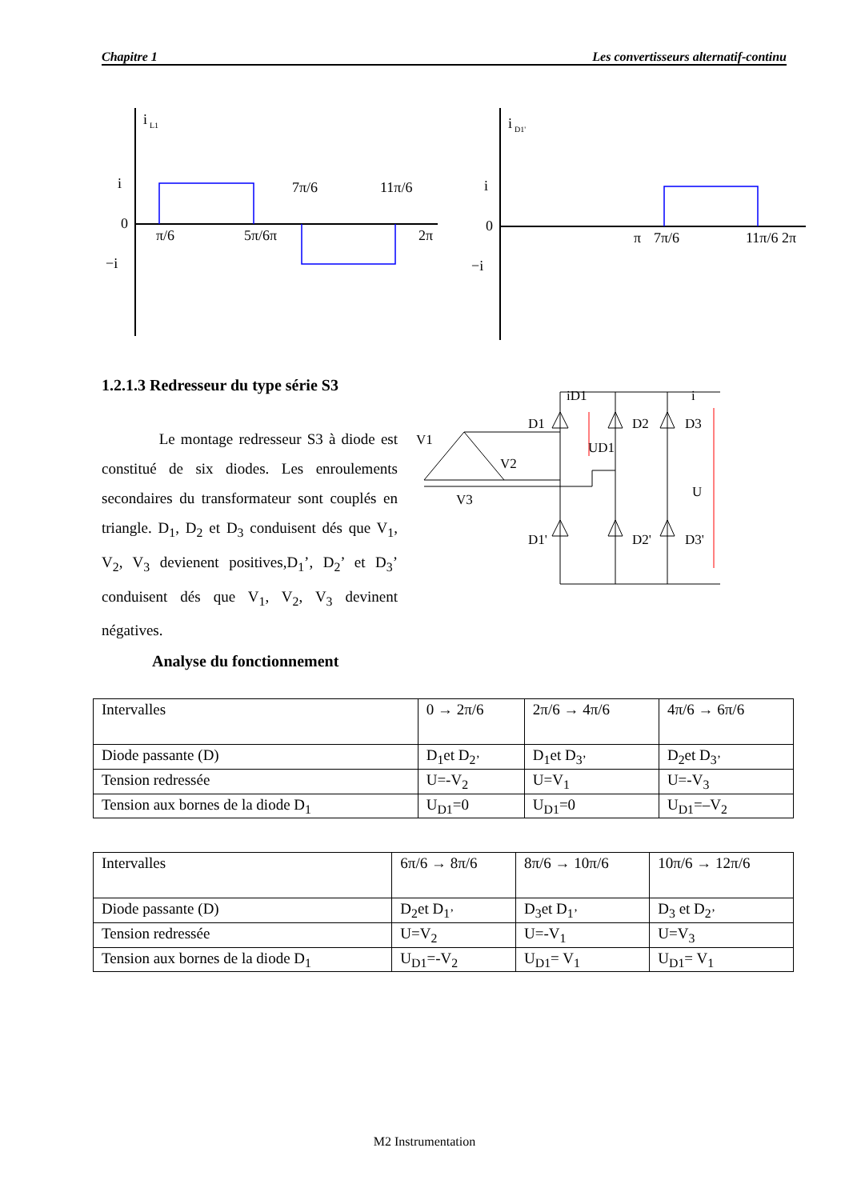Chapitre 1 Les convertisseurs alternatif-continu
i
L1
i
0
−i
π/6
5π/6
π
7π/6
11π/6
2π
i
D1'
i
0
−i
π
7π/6
11π/6
2π
1.2.1.3 Redresseur du type série S3
Le montage redresseur S3 à diode est constitué de six diodes. Les enroulements secondaires du transformateur sont couplés en triangle. D<sub>1</sub>, D<sub>2</sub> et D<sub>3</sub> conduisent dés que V<sub>1</sub>, V<sub>2</sub>, V<sub>3</sub> devienent positives,D<sub>1</sub>’, D<sub>2</sub>’ et D<sub>3</sub>’ conduisent dés que V<sub>1</sub>, V<sub>2</sub>, V<sub>3</sub> devinent négatives.
D1
D2
D3
D1'
D2'
D3'
iD1
i
UD1
U
V1
V2
V3
Analyse du fonctionnement
| Intervalles | 0 → 2π/6 | 2π/6 → 4π/6 | 4π/6 → 6π/6 |
| Diode passante (D) | D<sub>1</sub>et D<sub>2’</sub> | D<sub>1</sub>et D<sub>3’</sub> | D<sub>2</sub>et D<sub>3’</sub> |
| Tension redressée | U=-V<sub>2</sub> | U=V<sub>1</sub> | U=-V<sub>3</sub> |
| Tension aux bornes de la diode D<sub>1</sub> | U<sub>D1</sub>=0 | U<sub>D1</sub>=0 | U<sub>D1</sub>=–V<sub>2</sub> |
| Intervalles | 6π/6 → 8π/6 | 8π/6 → 10π/6 | 10π/6 → 12π/6 |
| Diode passante (D) | D<sub>2</sub>et D<sub>1’</sub> | D<sub>3</sub>et D<sub>1’</sub> | D<sub>3</sub> et D<sub>2’</sub> |
| Tension redressée | U=V<sub>2</sub> | U=-V<sub>1</sub> | U=V<sub>3</sub> |
| Tension aux bornes de la diode D<sub>1</sub> | U<sub>D1</sub>=-V<sub>2</sub> | U<sub>D1</sub>= V<sub>1</sub> | U<sub>D1</sub>= V<sub>1</sub> |
M2 Instrumentation